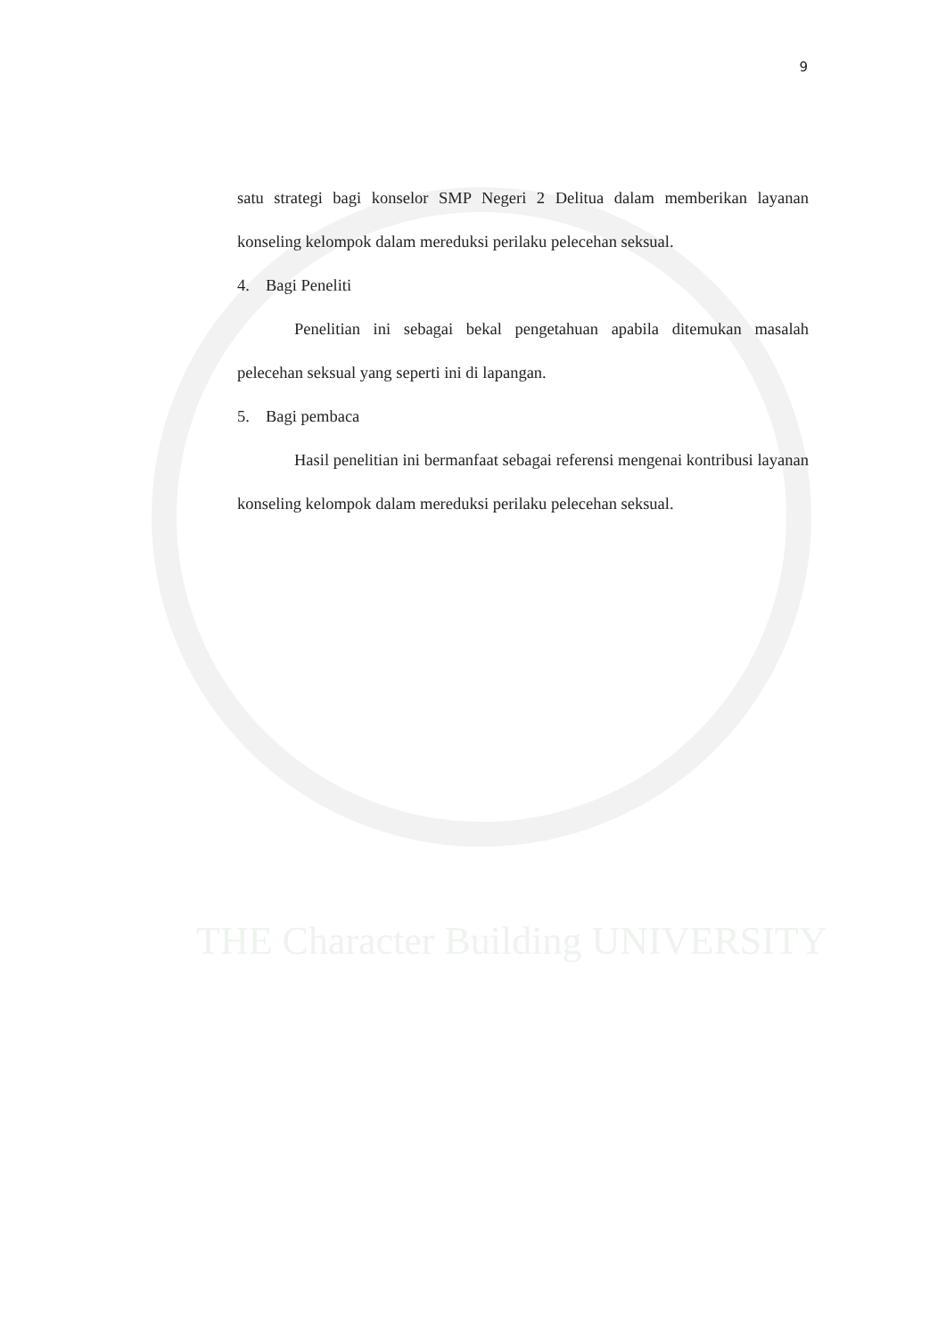THE Character Building UNIVERSITY
9
satu strategi bagi konselor SMP Negeri 2 Delitua dalam memberikan layanan konseling kelompok dalam mereduksi perilaku pelecehan seksual.
4. Bagi Peneliti
Penelitian ini sebagai bekal pengetahuan apabila ditemukan masalah pelecehan seksual yang seperti ini di lapangan.
5. Bagi pembaca
Hasil penelitian ini bermanfaat sebagai referensi mengenai kontribusi layanan konseling kelompok dalam mereduksi perilaku pelecehan seksual.